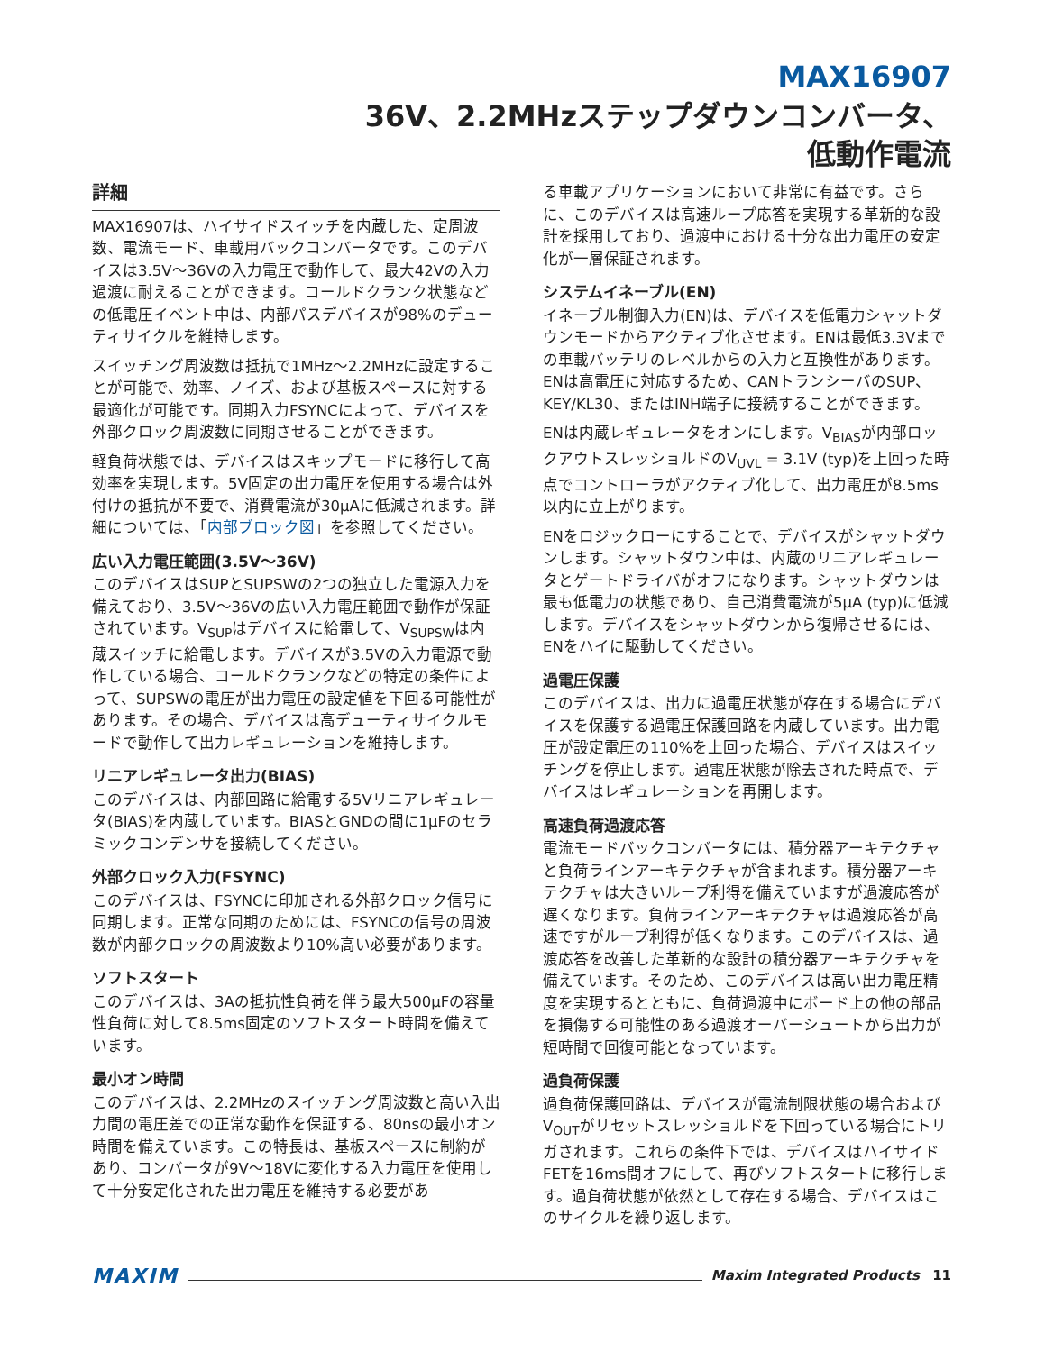MAX16907
36V、2.2MHzステップダウンコンバータ、
低動作電流
詳細
MAX16907は、ハイサイドスイッチを内蔵した、定周波数、電流モード、車載用バックコンバータです。このデバイスは3.5V～36Vの入力電圧で動作して、最大42Vの入力過渡に耐えることができます。コールドクランク状態などの低電圧イベント中は、内部パスデバイスが98%のデューティサイクルを維持します。
スイッチング周波数は抵抗で1MHz～2.2MHzに設定することが可能で、効率、ノイズ、および基板スペースに対する最適化が可能です。同期入力FSYNCによって、デバイスを外部クロック周波数に同期させることができます。
軽負荷状態では、デバイスはスキップモードに移行して高効率を実現します。5V固定の出力電圧を使用する場合は外付けの抵抗が不要で、消費電流が30μAに低減されます。詳細については、「内部ブロック図」を参照してください。
広い入力電圧範囲(3.5V～36V)
このデバイスはSUPとSUPSWの2つの独立した電源入力を備えており、3.5V～36Vの広い入力電圧範囲で動作が保証されています。V<sub>SUP</sub>はデバイスに給電して、V<sub>SUPSW</sub>は内蔵スイッチに給電します。デバイスが3.5Vの入力電源で動作している場合、コールドクランクなどの特定の条件によって、SUPSWの電圧が出力電圧の設定値を下回る可能性があります。その場合、デバイスは高デューティサイクルモードで動作して出力レギュレーションを維持します。
リニアレギュレータ出力(BIAS)
このデバイスは、内部回路に給電する5Vリニアレギュレータ(BIAS)を内蔵しています。BIASとGNDの間に1μFのセラミックコンデンサを接続してください。
外部クロック入力(FSYNC)
このデバイスは、FSYNCに印加される外部クロック信号に同期します。正常な同期のためには、FSYNCの信号の周波数が内部クロックの周波数より10%高い必要があります。
ソフトスタート
このデバイスは、3Aの抵抗性負荷を伴う最大500μFの容量性負荷に対して8.5ms固定のソフトスタート時間を備えています。
最小オン時間
このデバイスは、2.2MHzのスイッチング周波数と高い入出力間の電圧差での正常な動作を保証する、80nsの最小オン時間を備えています。この特長は、基板スペースに制約があり、コンバータが9V～18Vに変化する入力電圧を使用して十分安定化された出力電圧を維持する必要があ
る車載アプリケーションにおいて非常に有益です。さらに、このデバイスは高速ループ応答を実現する革新的な設計を採用しており、過渡中における十分な出力電圧の安定化が一層保証されます。
システムイネーブル(EN)
イネーブル制御入力(EN)は、デバイスを低電力シャットダウンモードからアクティブ化させます。ENは最低3.3Vまでの車載バッテリのレベルからの入力と互換性があります。ENは高電圧に対応するため、CANトランシーバのSUP、KEY/KL30、またはINH端子に接続することができます。
ENは内蔵レギュレータをオンにします。V<sub>BIAS</sub>が内部ロックアウトスレッショルドのV<sub>UVL</sub> = 3.1V (typ)を上回った時点でコントローラがアクティブ化して、出力電圧が8.5ms以内に立上がります。
ENをロジックローにすることで、デバイスがシャットダウンします。シャットダウン中は、内蔵のリニアレギュレータとゲートドライバがオフになります。シャットダウンは最も低電力の状態であり、自己消費電流が5μA (typ)に低減します。デバイスをシャットダウンから復帰させるには、ENをハイに駆動してください。
過電圧保護
このデバイスは、出力に過電圧状態が存在する場合にデバイスを保護する過電圧保護回路を内蔵しています。出力電圧が設定電圧の110%を上回った場合、デバイスはスイッチングを停止します。過電圧状態が除去された時点で、デバイスはレギュレーションを再開します。
高速負荷過渡応答
電流モードバックコンバータには、積分器アーキテクチャと負荷ラインアーキテクチャが含まれます。積分器アーキテクチャは大きいループ利得を備えていますが過渡応答が遅くなります。負荷ラインアーキテクチャは過渡応答が高速ですがループ利得が低くなります。このデバイスは、過渡応答を改善した革新的な設計の積分器アーキテクチャを備えています。そのため、このデバイスは高い出力電圧精度を実現するとともに、負荷過渡中にボード上の他の部品を損傷する可能性のある過渡オーバーシュートから出力が短時間で回復可能となっています。
過負荷保護
過負荷保護回路は、デバイスが電流制限状態の場合およびV<sub>OUT</sub>がリセットスレッショルドを下回っている場合にトリガされます。これらの条件下では、デバイスはハイサイドFETを16ms間オフにして、再びソフトスタートに移行します。過負荷状態が依然として存在する場合、デバイスはこのサイクルを繰り返します。
MAXIM Maxim Integrated Products 11